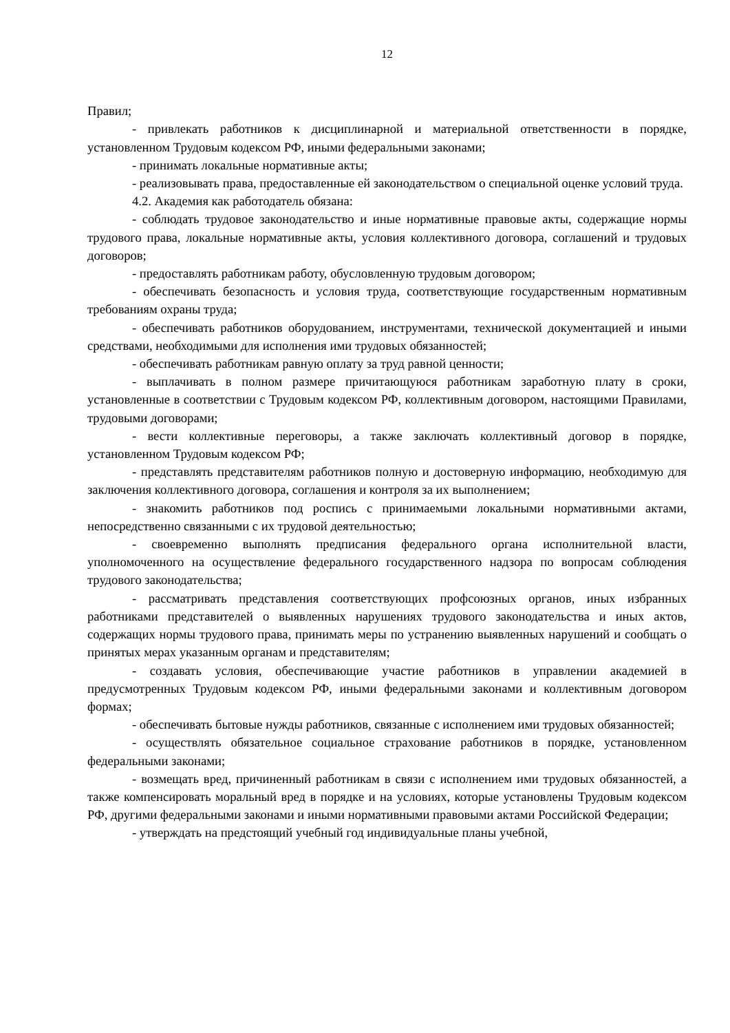12
Правил;
- привлекать работников к дисциплинарной и материальной ответственности в порядке, установленном Трудовым кодексом РФ, иными федеральными законами;
- принимать локальные нормативные акты;
- реализовывать права, предоставленные ей законодательством о специальной оценке условий труда.
4.2. Академия как работодатель обязана:
- соблюдать трудовое законодательство и иные нормативные правовые акты, содержащие нормы трудового права, локальные нормативные акты, условия коллективного договора, соглашений и трудовых договоров;
- предоставлять работникам работу, обусловленную трудовым договором;
- обеспечивать безопасность и условия труда, соответствующие государственным нормативным требованиям охраны труда;
- обеспечивать работников оборудованием, инструментами, технической документацией и иными средствами, необходимыми для исполнения ими трудовых обязанностей;
- обеспечивать работникам равную оплату за труд равной ценности;
- выплачивать в полном размере причитающуюся работникам заработную плату в сроки, установленные в соответствии с Трудовым кодексом РФ, коллективным договором, настоящими Правилами, трудовыми договорами;
- вести коллективные переговоры, а также заключать коллективный договор в порядке, установленном Трудовым кодексом РФ;
- представлять представителям работников полную и достоверную информацию, необходимую для заключения коллективного договора, соглашения и контроля за их выполнением;
- знакомить работников под роспись с принимаемыми локальными нормативными актами, непосредственно связанными с их трудовой деятельностью;
- своевременно выполнять предписания федерального органа исполнительной власти, уполномоченного на осуществление федерального государственного надзора по вопросам соблюдения трудового законодательства;
- рассматривать представления соответствующих профсоюзных органов, иных избранных работниками представителей о выявленных нарушениях трудового законодательства и иных актов, содержащих нормы трудового права, принимать меры по устранению выявленных нарушений и сообщать о принятых мерах указанным органам и представителям;
- создавать условия, обеспечивающие участие работников в управлении академией в предусмотренных Трудовым кодексом РФ, иными федеральными законами и коллективным договором формах;
- обеспечивать бытовые нужды работников, связанные с исполнением ими трудовых обязанностей;
- осуществлять обязательное социальное страхование работников в порядке, установленном федеральными законами;
- возмещать вред, причиненный работникам в связи с исполнением ими трудовых обязанностей, а также компенсировать моральный вред в порядке и на условиях, которые установлены Трудовым кодексом РФ, другими федеральными законами и иными нормативными правовыми актами Российской Федерации;
- утверждать на предстоящий учебный год индивидуальные планы учебной,